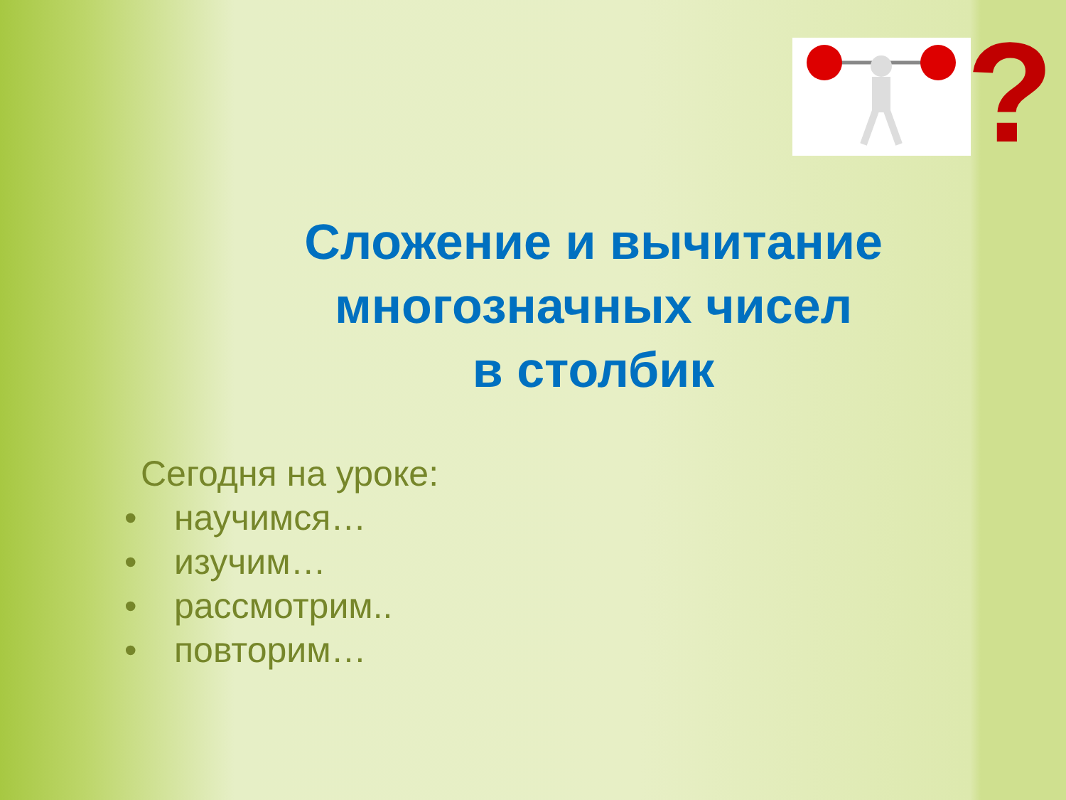?
Сложение и вычитание
многозначных чисел
в столбик
Сегодня на уроке:
• научимся…
• изучим…
• рассмотрим..
• повторим…